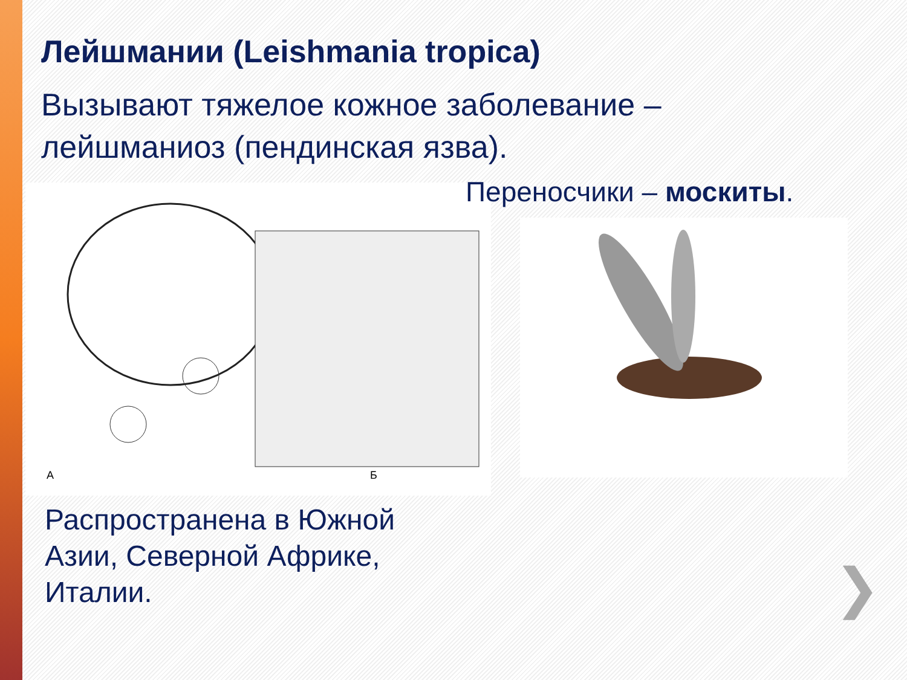Лейшмании (Leishmania tropica)
Вызывают тяжелое кожное заболевание – лейшманиоз (пендинская язва).
А
Б
Переносчики – москиты.
Распространена в Южной Азии, Северной Африке, Италии.
❯